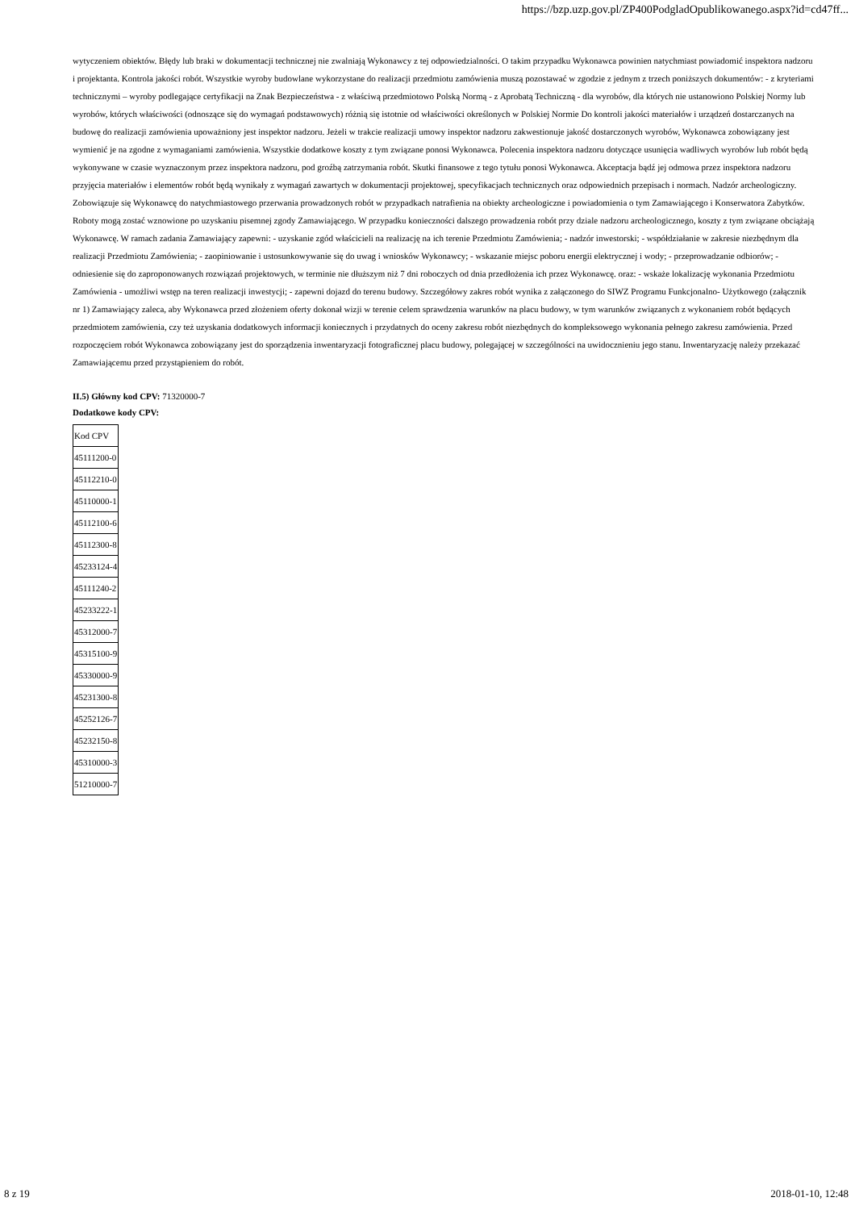https://bzp.uzp.gov.pl/ZP400PodgladOpublikowanego.aspx?id=cd47ff...
wytyczeniem obiektów. Błędy lub braki w dokumentacji technicznej nie zwalniają Wykonawcy z tej odpowiedzialności. O takim przypadku Wykonawca powinien natychmiast powiadomić inspektora nadzoru i projektanta. Kontrola jakości robót. Wszystkie wyroby budowlane wykorzystane do realizacji przedmiotu zamówienia muszą pozostawać w zgodzie z jednym z trzech poniższych dokumentów: - z kryteriami technicznymi – wyroby podlegające certyfikacji na Znak Bezpieczeństwa - z właściwą przedmiotowo Polską Normą - z Aprobatą Techniczną - dla wyrobów, dla których nie ustanowiono Polskiej Normy lub wyrobów, których właściwości (odnoszące się do wymagań podstawowych) różnią się istotnie od właściwości określonych w Polskiej Normie Do kontroli jakości materiałów i urządzeń dostarczanych na budowę do realizacji zamówienia upoważniony jest inspektor nadzoru. Jeżeli w trakcie realizacji umowy inspektor nadzoru zakwestionuje jakość dostarczonych wyrobów, Wykonawca zobowiązany jest wymienić je na zgodne z wymaganiami zamówienia. Wszystkie dodatkowe koszty z tym związane ponosi Wykonawca. Polecenia inspektora nadzoru dotyczące usunięcia wadliwych wyrobów lub robót będą wykonywane w czasie wyznaczonym przez inspektora nadzoru, pod groźbą zatrzymania robót. Skutki finansowe z tego tytułu ponosi Wykonawca. Akceptacja bądź jej odmowa przez inspektora nadzoru przyjęcia materiałów i elementów robót będą wynikały z wymagań zawartych w dokumentacji projektowej, specyfikacjach technicznych oraz odpowiednich przepisach i normach. Nadzór archeologiczny. Zobowiązuje się Wykonawcę do natychmiastowego przerwania prowadzonych robót w przypadkach natrafienia na obiekty archeologiczne i powiadomienia o tym Zamawiającego i Konserwatora Zabytków. Roboty mogą zostać wznowione po uzyskaniu pisemnej zgody Zamawiającego. W przypadku konieczności dalszego prowadzenia robót przy dziale nadzoru archeologicznego, koszty z tym związane obciążają Wykonawcę. W ramach zadania Zamawiający zapewni: - uzyskanie zgód właścicieli na realizację na ich terenie Przedmiotu Zamówienia; - nadzór inwestorski; - współdziałanie w zakresie niezbędnym dla realizacji Przedmiotu Zamówienia; - zaopiniowanie i ustosunkowywanie się do uwag i wniosków Wykonawcy; - wskazanie miejsc poboru energii elektrycznej i wody; - przeprowadzanie odbiorów; - odniesienie się do zaproponowanych rozwiązań projektowych, w terminie nie dłuższym niż 7 dni roboczych od dnia przedłożenia ich przez Wykonawcę. oraz: - wskaże lokalizację wykonania Przedmiotu Zamówienia - umożliwi wstęp na teren realizacji inwestycji; - zapewni dojazd do terenu budowy. Szczegółowy zakres robót wynika z załączonego do SIWZ Programu Funkcjonalno- Użytkowego (załącznik nr 1) Zamawiający zaleca, aby Wykonawca przed złożeniem oferty dokonał wizji w terenie celem sprawdzenia warunków na placu budowy, w tym warunków związanych z wykonaniem robót będących przedmiotem zamówienia, czy też uzyskania dodatkowych informacji koniecznych i przydatnych do oceny zakresu robót niezbędnych do kompleksowego wykonania pełnego zakresu zamówienia. Przed rozpoczęciem robót Wykonawca zobowiązany jest do sporządzenia inwentaryzacji fotograficznej placu budowy, polegającej w szczególności na uwidocznieniu jego stanu. Inwentaryzację należy przekazać Zamawiającemu przed przystąpieniem do robót.
II.5) Główny kod CPV: 71320000-7
Dodatkowe kody CPV:
| Kod CPV |
| 45111200-0 |
| 45112210-0 |
| 45110000-1 |
| 45112100-6 |
| 45112300-8 |
| 45233124-4 |
| 45111240-2 |
| 45233222-1 |
| 45312000-7 |
| 45315100-9 |
| 45330000-9 |
| 45231300-8 |
| 45252126-7 |
| 45232150-8 |
| 45310000-3 |
| 51210000-7 |
8 z 19 2018-01-10, 12:48